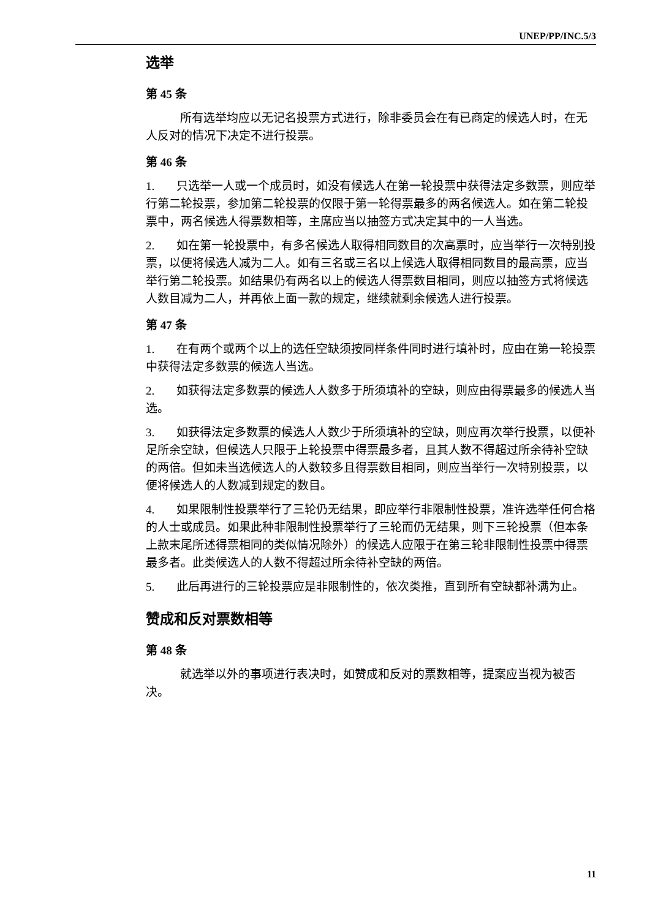UNEP/PP/INC.5/3
选举
第 45 条
所有选举均应以无记名投票方式进行，除非委员会在有已商定的候选人时，在无人反对的情况下决定不进行投票。
第 46 条
1. 只选举一人或一个成员时，如没有候选人在第一轮投票中获得法定多数票，则应举行第二轮投票，参加第二轮投票的仅限于第一轮得票最多的两名候选人。如在第二轮投票中，两名候选人得票数相等，主席应当以抽签方式决定其中的一人当选。
2. 如在第一轮投票中，有多名候选人取得相同数目的次高票时，应当举行一次特别投票，以便将候选人减为二人。如有三名或三名以上候选人取得相同数目的最高票，应当举行第二轮投票。如结果仍有两名以上的候选人得票数目相同，则应以抽签方式将候选人数目减为二人，并再依上面一款的规定，继续就剩余候选人进行投票。
第 47 条
1. 在有两个或两个以上的选任空缺须按同样条件同时进行填补时，应由在第一轮投票中获得法定多数票的候选人当选。
2. 如获得法定多数票的候选人人数多于所须填补的空缺，则应由得票最多的候选人当选。
3. 如获得法定多数票的候选人人数少于所须填补的空缺，则应再次举行投票，以便补足所余空缺，但候选人只限于上轮投票中得票最多者，且其人数不得超过所余待补空缺的两倍。但如未当选候选人的人数较多且得票数目相同，则应当举行一次特别投票，以便将候选人的人数减到规定的数目。
4. 如果限制性投票举行了三轮仍无结果，即应举行非限制性投票，准许选举任何合格的人士或成员。如果此种非限制性投票举行了三轮而仍无结果，则下三轮投票（但本条上款末尾所述得票相同的类似情况除外）的候选人应限于在第三轮非限制性投票中得票最多者。此类候选人的人数不得超过所余待补空缺的两倍。
5. 此后再进行的三轮投票应是非限制性的，依次类推，直到所有空缺都补满为止。
赞成和反对票数相等
第 48 条
就选举以外的事项进行表决时，如赞成和反对的票数相等，提案应当视为被否决。
11